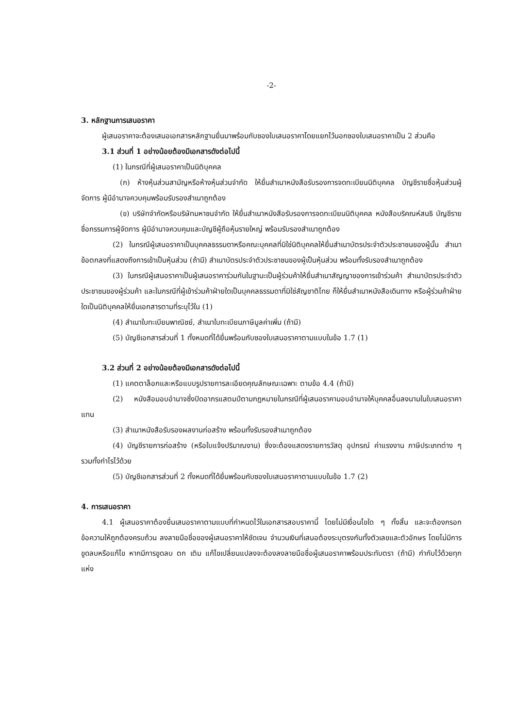-2-
3. หลักฐานการเสนอราคา
ผู้เสนอราคาจะต้องเสนอเอกสารหลักฐานยื่นมาพร้อมกับซองใบเสนอราคาโดยแยกไว้นอกซองใบเสนอราคาเป็น 2 ส่วนคือ
3.1 ส่วนที่ 1 อย่างน้อยต้องมีเอกสารดังต่อไปนี้
(1) ในกรณีที่ผู้เสนอราคาเป็นนิติบุคคล
(ก) ห้างหุ้นส่วนสามัญหรือห้างหุ้นส่วนจำกัด ให้ยื่นสำเนาหนังสือรับรองการจดทะเบียนนิติบุคคล บัญชีรายชื่อหุ้นส่วนผู้จัดการ ผู้มีอำนาจควบคุมพร้อมรับรองสำเนาถูกต้อง
(ข) บริษัทจำกัดหรือบริษัทมหาชนจำกัด ให้ยื่นสำเนาหนังสือรับรองการจดทะเบียนนิติบุคคล หนังสือบริคณห์สนธิ บัญชีรายชื่อกรรมการผู้จัดการ ผู้มีอำนาจควบคุมและบัญชีผู้ถือหุ้นรายใหญ่ พร้อมรับรองสำเนาถูกต้อง
(2) ในกรณีผู้เสนอราคาเป็นบุคคลธรรมดาหรือคณะบุคคลที่มิใช่นิติบุคคลให้ยื่นสำเนาบัตรประจำตัวประชาชนของผู้นั้น สำเนาข้อตกลงที่แสดงถึงการเข้าเป็นหุ้นส่วน (ถ้ามี) สำเนาบัตรประจำตัวประชาชนของผู้เป็นหุ้นส่วน พร้อมทั้งรับรองสำเนาถูกต้อง
(3) ในกรณีผู้เสนอราคาเป็นผู้เสนอราคาร่วมกันในฐานะเป็นผู้ร่วมค้าให้ยื่นสำเนาสัญญาของการเข้าร่วมค้า สำเนาบัตรประจำตัวประชาชนของผู้ร่วมค้า และในกรณีที่ผู้เข้าร่วมค้าฝ่ายใดเป็นบุคคลธรรมดาที่มิใช่สัญชาติไทย ก็ให้ยื่นสำเนาหนังสือเดินทาง หรือผู้ร่วมค้าฝ่ายใดเป็นนิติบุคคลให้ยื่นเอกสารตามที่ระบุไว้ใน (1)
(4) สำเนาใบทะเบียนพาณิชย์, สำเนาใบทะเบียนภาษีมูลค่าเพิ่ม (ถ้ามี)
(5) บัญชีเอกสารส่วนที่ 1 ทั้งหมดที่ได้ยื่นพร้อมกับซองใบเสนอราคาตามแบบในข้อ 1.7 (1)
3.2 ส่วนที่ 2 อย่างน้อยต้องมีเอกสารดังต่อไปนี้
(1) แคตตาล็อกและหรือแบบรูปรายการละเอียดคุณลักษณะเฉพาะ ตามข้อ 4.4 (ถ้ามี)
(2) หนังสือมอบอำนาจซึ่งปิดอากรแสตมป์ตามกฎหมายในกรณีที่ผู้เสนอราคามอบอำนาจให้บุคคลอื่นลงนามในใบเสนอราคาแทน
(3) สำเนาหนังสือรับรองผลงานก่อสร้าง พร้อมทั้งรับรองสำเนาถูกต้อง
(4) บัญชีรายการก่อสร้าง (หรือใบแจ้งปริมาณงาน) ซึ่งจะต้องแสดงรายการวัสดุ อุปกรณ์ ค่าแรงงาน ภาษีประเภทต่าง ๆ รวมทั้งกำไรไว้ด้วย
(5) บัญชีเอกสารส่วนที่ 2 ทั้งหมดที่ได้ยื่นพร้อมกับซองใบเสนอราคาตามแบบในข้อ 1.7 (2)
4. การเสนอราคา
4.1 ผู้เสนอราคาต้องยื่นเสนอราคาตามแบบที่กำหนดไว้ในเอกสารสอบราคานี้ โดยไม่มีเงื่อนไขใด ๆ ทั้งสิ้น และจะต้องกรอกข้อความให้ถูกต้องครบถ้วน ลงลายมือชื่อของผู้เสนอราคาให้ชัดเจน จำนวนเงินที่เสนอต้องระบุตรงกันทั้งตัวเลขและตัวอักษร โดยไม่มีการขูดลบหรือแก้ไข หากมีการขูดลบ ตก เติม แก้ไขเปลี่ยนแปลงจะต้องลงลายมือชื่อผู้เสนอราคาพร้อมประทับตรา (ถ้ามี) กำกับไว้ด้วยทุกแห่ง